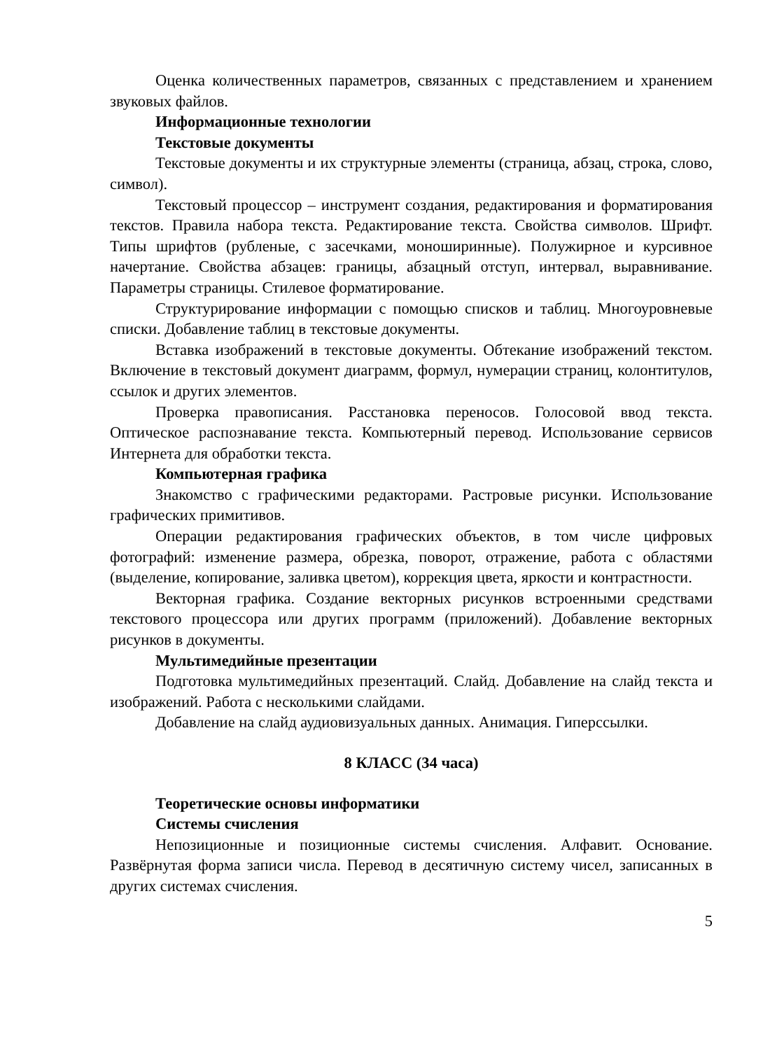Оценка количественных параметров, связанных с представлением и хранением звуковых файлов.
Информационные технологии
Текстовые документы
Текстовые документы и их структурные элементы (страница, абзац, строка, слово, символ).
Текстовый процессор – инструмент создания, редактирования и форматирования текстов. Правила набора текста. Редактирование текста. Свойства символов. Шрифт. Типы шрифтов (рубленые, с засечками, моноширинные). Полужирное и курсивное начертание. Свойства абзацев: границы, абзацный отступ, интервал, выравнивание. Параметры страницы. Стилевое форматирование.
Структурирование информации с помощью списков и таблиц. Многоуровневые списки. Добавление таблиц в текстовые документы.
Вставка изображений в текстовые документы. Обтекание изображений текстом. Включение в текстовый документ диаграмм, формул, нумерации страниц, колонтитулов, ссылок и других элементов.
Проверка правописания. Расстановка переносов. Голосовой ввод текста. Оптическое распознавание текста. Компьютерный перевод. Использование сервисов Интернета для обработки текста.
Компьютерная графика
Знакомство с графическими редакторами. Растровые рисунки. Использование графических примитивов.
Операции редактирования графических объектов, в том числе цифровых фотографий: изменение размера, обрезка, поворот, отражение, работа с областями (выделение, копирование, заливка цветом), коррекция цвета, яркости и контрастности.
Векторная графика. Создание векторных рисунков встроенными средствами текстового процессора или других программ (приложений). Добавление векторных рисунков в документы.
Мультимедийные презентации
Подготовка мультимедийных презентаций. Слайд. Добавление на слайд текста и изображений. Работа с несколькими слайдами.
Добавление на слайд аудиовизуальных данных. Анимация. Гиперссылки.
8 КЛАСС (34 часа)
Теоретические основы информатики
Системы счисления
Непозиционные и позиционные системы счисления. Алфавит. Основание. Развёрнутая форма записи числа. Перевод в десятичную систему чисел, записанных в других системах счисления.
5